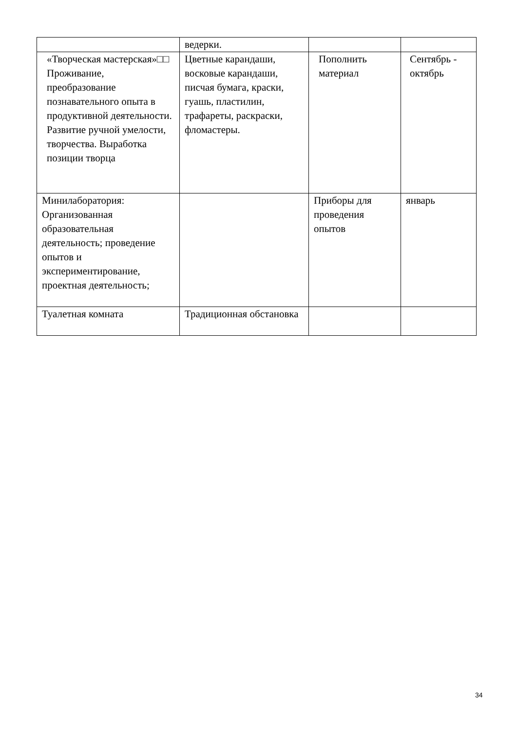| | ведерки. | | |
| «Творческая мастерская»□□ Проживание, преобразование познавательного опыта в продуктивной деятельности. Развитие ручной умелости, творчества. Выработка позиции творца | Цветные карандаши, восковые карандаши, писчая бумага, краски, гуашь, пластилин, трафареты, раскраски, фломастеры. | Пополнить материал | Сентябрь - октябрь |
| Минилаборатория: Организованная образовательная деятельность; проведение опытов и экспериментирование, проектная деятельность; | | Приборы для проведения опытов | январь |
| Туалетная комната | Традиционная обстановка | | |
34